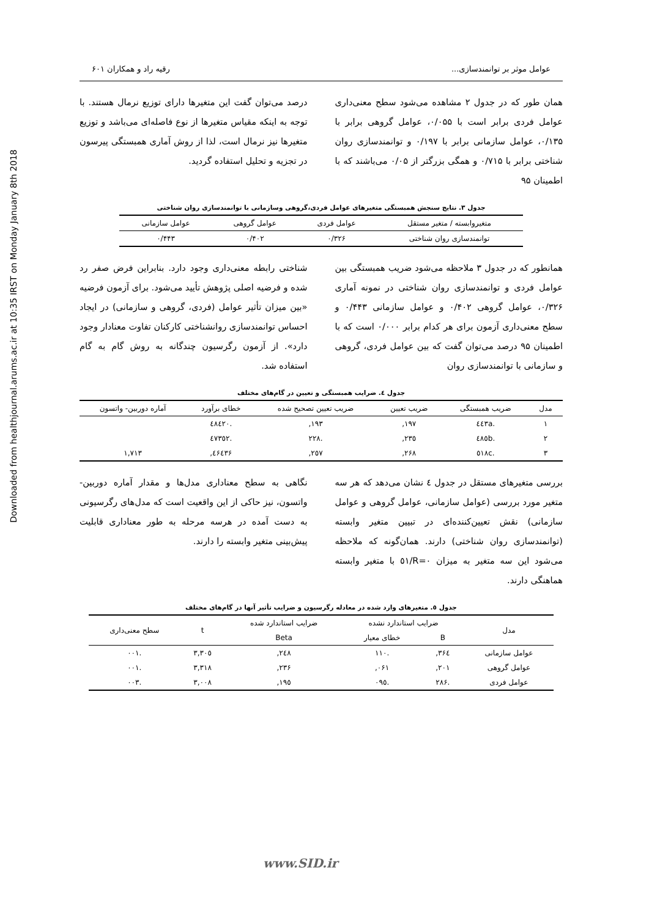Downloaded from healthjournal.arums.ac.ir at 10:35 IRST on Monday January 8th 2018
عوامل موثر بر توانمندسازی... رقیه راد و همکاران ۶۰۱
همان طور که در جدول ۲ مشاهده می‌شود سطح معنی‌داری عوامل فردی برابر است با ۰/۰۵۵، عوامل گروهی برابر با ۰/۱۳۵، عوامل سازمانی برابر با ۰/۱۹۷ و توانمندسازی روان شناختی برابر با ۰/۷۱۵ و همگی بزرگتر از ۰/۰۵ می‌باشند که با اطمینان ۹۵
درصد می‌توان گفت این متغیرها دارای توزیع نرمال هستند. با توجه به اینکه مقیاس متغیرها از نوع فاصله‌ای می‌باشد و توزیع متغیرها نیز نرمال است، لذا از روش آماری همبستگی پیرسون در تجزیه و تحلیل استفاده گردید.
جدول ۳. نتایج سنجش همبستگی متغیرهای عوامل فردی،گروهی وسازمانی با توانمندسازی روان شناختی
| متغیروابسته / متغیر مستقل | عوامل فردی | عوامل گروهی | عوامل سازمانی |
| --- | --- | --- | --- |
| توانمندسازی روان شناختی | ۰/۳۲۶ | ۰/۴۰۲ | ۰/۴۴۳ |
همانطور که در جدول ۳ ملاحظه می‌شود ضریب همبستگی بین عوامل فردی و توانمندسازی روان شناختی در نمونه آماری ۰/۳۲۶، عوامل گروهی ۰/۴۰۲ و عوامل سازمانی ۰/۴۴۳ و سطح معنی‌داری آزمون برای هر کدام برابر ۰/۰۰۰ است که با اطمینان ۹۵ درصد می‌توان گفت که بین عوامل فردی، گروهی و سازمانی با توانمندسازی روان
شناختی رابطه معنی‌داری وجود دارد. بنابراین فرض صفر رد شده و فرضیه اصلی پژوهش تأیید می‌شود. برای آزمون فرضیه «بین میزان تأثیر عوامل (فردی، گروهی و سازمانی) در ایجاد احساس توانمندسازی روانشناختی کارکنان تفاوت معنادار وجود دارد». از آزمون رگرسیون چندگانه به روش گام به گام استفاده شد.
جدول ٤. ضرایب همبستگی و تعیین در گام‌های مختلف
| مدل | ضریب همبستگی | ضریب تعیین | ضریب تعیین تصحیح شده | خطای برآورد | آماره دوربین- واتسون |
| --- | --- | --- | --- | --- | --- |
| ۱ | .٤٤۳a | ۱۹۷, | ۱۹۳, | .٤٨٤۲۰ | |
| ۲ | .٤٨٥b | ۲۳٥, | .۲۲٨ | .٤۷۳٥۲ | |
| ۳ | .٥۱٨c | ۲۶٨, | ۲٥۷, | ٤۶٤۳۶, | ۱,۷۱۳ |
بررسی متغیرهای مستقل در جدول ٤ نشان می‌دهد که هر سه متغیر مورد بررسی (عوامل سازمانی، عوامل گروهی و عوامل سازمانی) نقش تعیین‌کننده‌ای در تبیین متغیر وابسته (توانمندسازی روان شناختی) دارند. همان‌گونه که ملاحظه می‌شود این سه متغیر به میزان R=۰/٥۱ با متغیر وابسته هماهنگی دارند.
نگاهی به سطح معناداری مدل‌ها و مقدار آماره دوربین- واتسون، نیز حاکی از این واقعیت است که مدل‌های رگرسیونی به دست آمده در هرسه مرحله به طور معناداری قابلیت پیش‌بینی متغیر وابسته را دارند.
جدول ٥. متغیرهای وارد شده در معادله رگرسیون و ضرایب تأثیر آنها در گام‌های مختلف
| مدل | ضرایب استاندارد نشده | | ضرایب استاندارد شده | t | سطح معنی‌داری |
| --- | --- | --- | --- | --- | --- |
| | B | خطای معیار | Beta | | |
| عوامل سازمانی | ۳۶٤, | .۱۱۰ | ۲٤٨, | ۳,۳۰٥ | .۰۰۱ |
| عوامل گروهی | ۲۰۱, | ۰۶۱, | ۲۳۶, | ۳,۳۱٨ | .۰۰۱ |
| عوامل فردی | .۲٨۶ | .۰۹٥ | ۱۹٥, | ۳,۰۰٨ | .۰۰۳ |
www.SID.ir